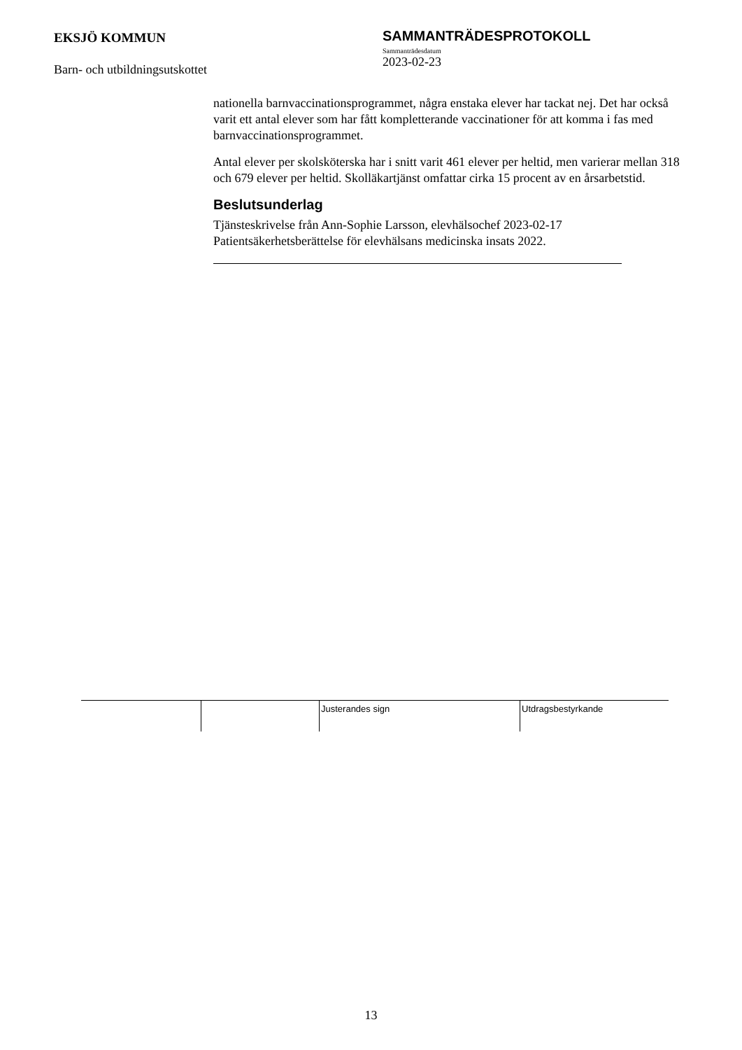EKSJÖ KOMMUN
Barn- och utbildningsutskottet
SAMMANTRÄDESPROTOKOLL
Sammanträdesdatum
2023-02-23
nationella barnvaccinationsprogrammet, några enstaka elever har tackat nej. Det har också varit ett antal elever som har fått kompletterande vaccinationer för att komma i fas med barnvaccinationsprogrammet.
Antal elever per skolsköterska har i snitt varit 461 elever per heltid, men varierar mellan 318 och 679 elever per heltid. Skolläkartjänst omfattar cirka 15 procent av en årsarbetstid.
Beslutsunderlag
Tjänsteskrivelse från Ann-Sophie Larsson, elevhälsochef 2023-02-17
Patientsäkerhetsberättelse för elevhälsans medicinska insats 2022.
Justerandes sign Utdragsbestyrkande
13